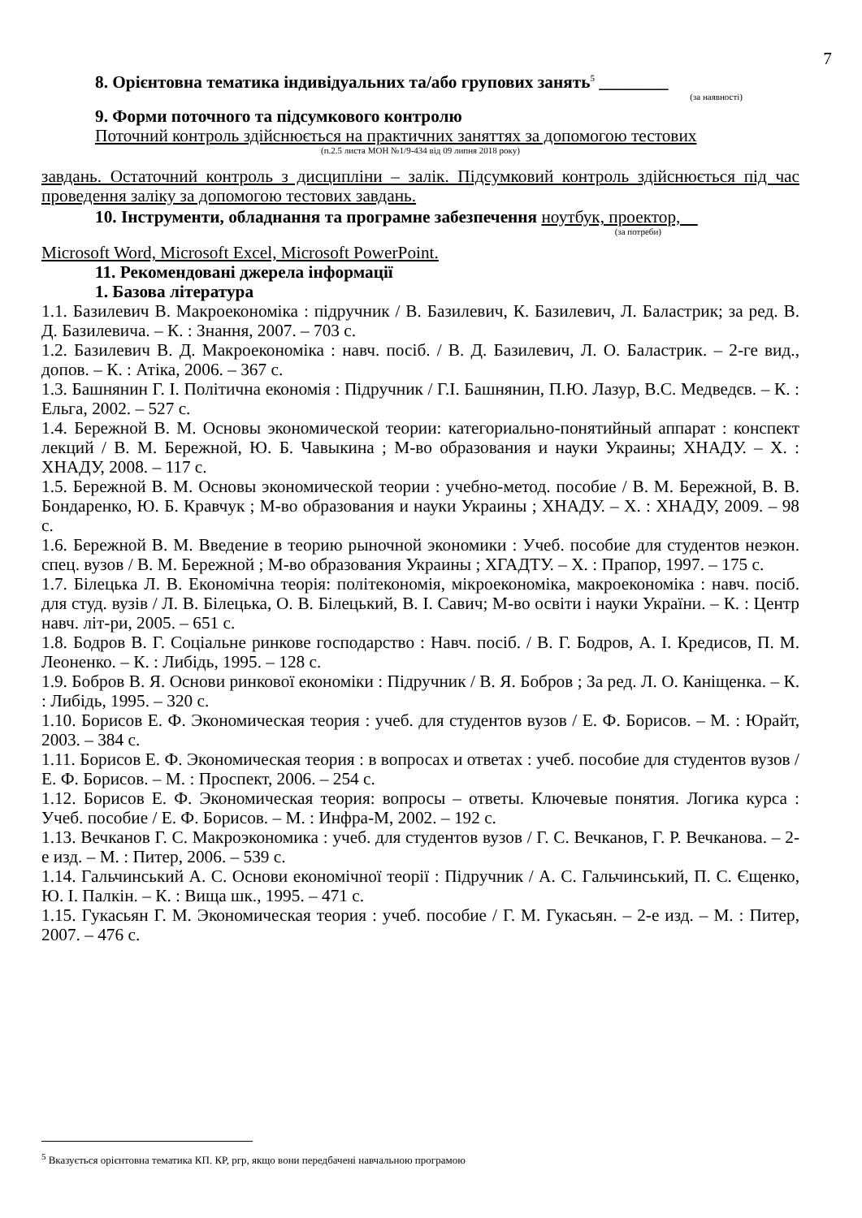7
8. Орієнтовна тематика індивідуальних та/або групових занять<sup>5</sup> ________
(за наявності)
9. Форми поточного та підсумкового контролю
Поточний контроль здійснюється на практичних заняттях за допомогою тестових
(п.2.5 листа МОН №1/9-434 від 09 липня 2018 року)
завдань. Остаточний контроль з дисципліни – залік. Підсумковий контроль здійснюється під час проведення заліку за допомогою тестових завдань.
10. Інструменти, обладнання та програмне забезпечення ноутбук, проектор,
(за потреби)
Microsoft Word, Microsoft Excel, Microsoft PowerPoint.
11. Рекомендовані джерела інформації
1. Базова література
1.1. Базилевич В. Макроекономіка : підручник / В. Базилевич, К. Базилевич, Л. Баластрик; за ред. В. Д. Базилевича. – К. : Знання, 2007. – 703 с.
1.2. Базилевич В. Д. Макроекономіка : навч. посіб. / В. Д. Базилевич, Л. О. Баластрик. – 2-ге вид., допов. – К. : Атіка, 2006. – 367 с.
1.3. Башнянин Г. І. Політична економія : Підручник / Г.І. Башнянин, П.Ю. Лазур, В.С. Медведєв. – К. : Ельга, 2002. – 527 с.
1.4. Бережной В. М. Основы экономической теории: категориально-понятийный аппарат : конспект лекций / В. М. Бережной, Ю. Б. Чавыкина ; М-во образования и науки Украины; ХНАДУ. – Х. : ХНАДУ, 2008. – 117 с.
1.5. Бережной В. М. Основы экономической теории : учебно-метод. пособие / В. М. Бережной, В. В. Бондаренко, Ю. Б. Кравчук ; М-во образования и науки Украины ; ХНАДУ. – Х. : ХНАДУ, 2009. – 98 с.
1.6. Бережной В. М. Введение в теорию рыночной экономики : Учеб. пособие для студентов неэкон. спец. вузов / В. М. Бережной ; М-во образования Украины ; ХГАДТУ. – Х. : Прапор, 1997. – 175 с.
1.7. Білецька Л. В. Економічна теорія: політекономія, мікроекономіка, макроекономіка : навч. посіб. для студ. вузів / Л. В. Білецька, О. В. Білецький, В. І. Савич; М-во освіти і науки України. – К. : Центр навч. літ-ри, 2005. – 651 с.
1.8. Бодров В. Г. Соціальне ринкове господарство : Навч. посіб. / В. Г. Бодров, А. І. Кредисов, П. М. Леоненко. – К. : Либідь, 1995. – 128 с.
1.9. Бобров В. Я. Основи ринкової економіки : Підручник / В. Я. Бобров ; За ред. Л. О. Каніщенка. – К. : Либідь, 1995. – 320 с.
1.10. Борисов Е. Ф. Экономическая теория : учеб. для студентов вузов / Е. Ф. Борисов. – М. : Юрайт, 2003. – 384 с.
1.11. Борисов Е. Ф. Экономическая теория : в вопросах и ответах : учеб. пособие для студентов вузов / Е. Ф. Борисов. – М. : Проспект, 2006. – 254 с.
1.12. Борисов Е. Ф. Экономическая теория: вопросы – ответы. Ключевые понятия. Логика курса : Учеб. пособие / Е. Ф. Борисов. – М. : Инфра-М, 2002. – 192 с.
1.13. Вечканов Г. С. Макроэкономика : учеб. для студентов вузов / Г. С. Вечканов, Г. Р. Вечканова. – 2-е изд. – М. : Питер, 2006. – 539 с.
1.14. Гальчинський А. С. Основи економічної теорії : Підручник / А. С. Гальчинський, П. С. Єщенко, Ю. І. Палкін. – К. : Вища шк., 1995. – 471 с.
1.15. Гукасьян Г. М. Экономическая теория : учеб. пособие / Г. М. Гукасьян. – 2-е изд. – М. : Питер, 2007. – 476 с.
<sup>5</sup> Вказується орієнтовна тематика КП. КР, ргр, якщо вони передбачені навчальною програмою